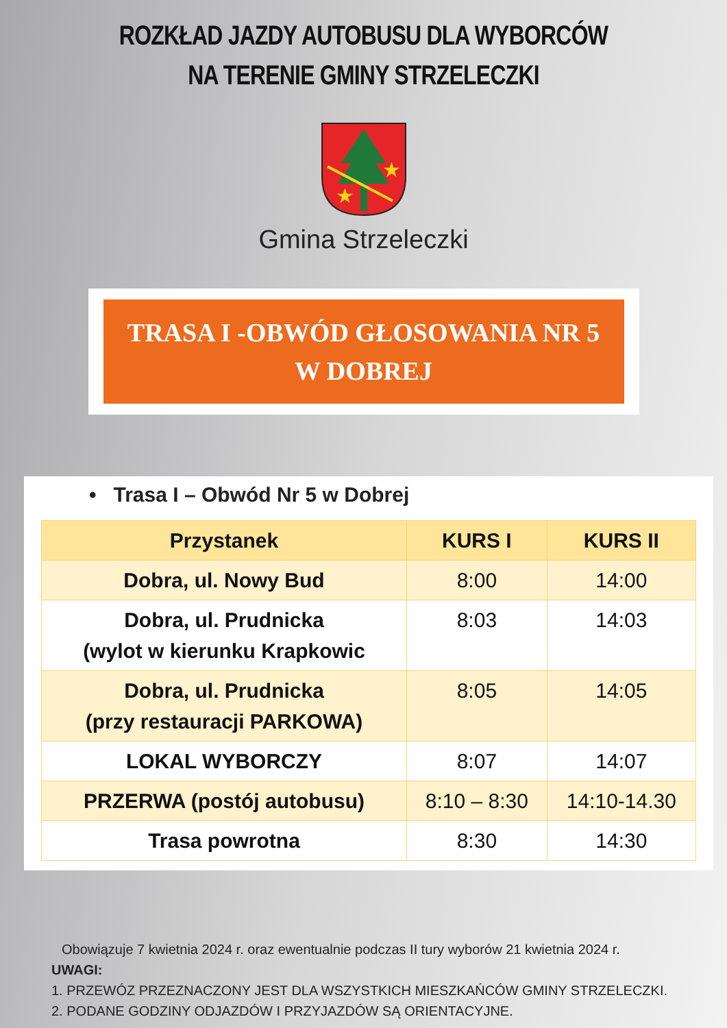ROZKŁAD JAZDY AUTOBUSU DLA WYBORCÓW
NA TERENIE GMINY STRZELECZKI
★
★
Gmina Strzeleczki
TRASA I -OBWÓD GŁOSOWANIA NR 5
W DOBREJ
• Trasa I – Obwód Nr 5 w Dobrej
| Przystanek | KURS I | KURS II |
| --- | --- | --- |
| Dobra, ul. Nowy Bud | 8:00 | 14:00 |
| Dobra, ul. Prudnicka (wylot w kierunku Krapkowic | 8:03 | 14:03 |
| Dobra, ul. Prudnicka (przy restauracji PARKOWA) | 8:05 | 14:05 |
| LOKAL WYBORCZY | 8:07 | 14:07 |
| PRZERWA (postój autobusu) | 8:10 – 8:30 | 14:10-14.30 |
| Trasa powrotna | 8:30 | 14:30 |
Obowiązuje 7 kwietnia 2024 r. oraz ewentualnie podczas II tury wyborów 21 kwietnia 2024 r.
UWAGI:
1. PRZEWÓZ PRZEZNACZONY JEST DLA WSZYSTKICH MIESZKAŃCÓW GMINY STRZELECZKI.
2. PODANE GODZINY ODJAZDÓW I PRZYJAZDÓW SĄ ORIENTACYJNE.